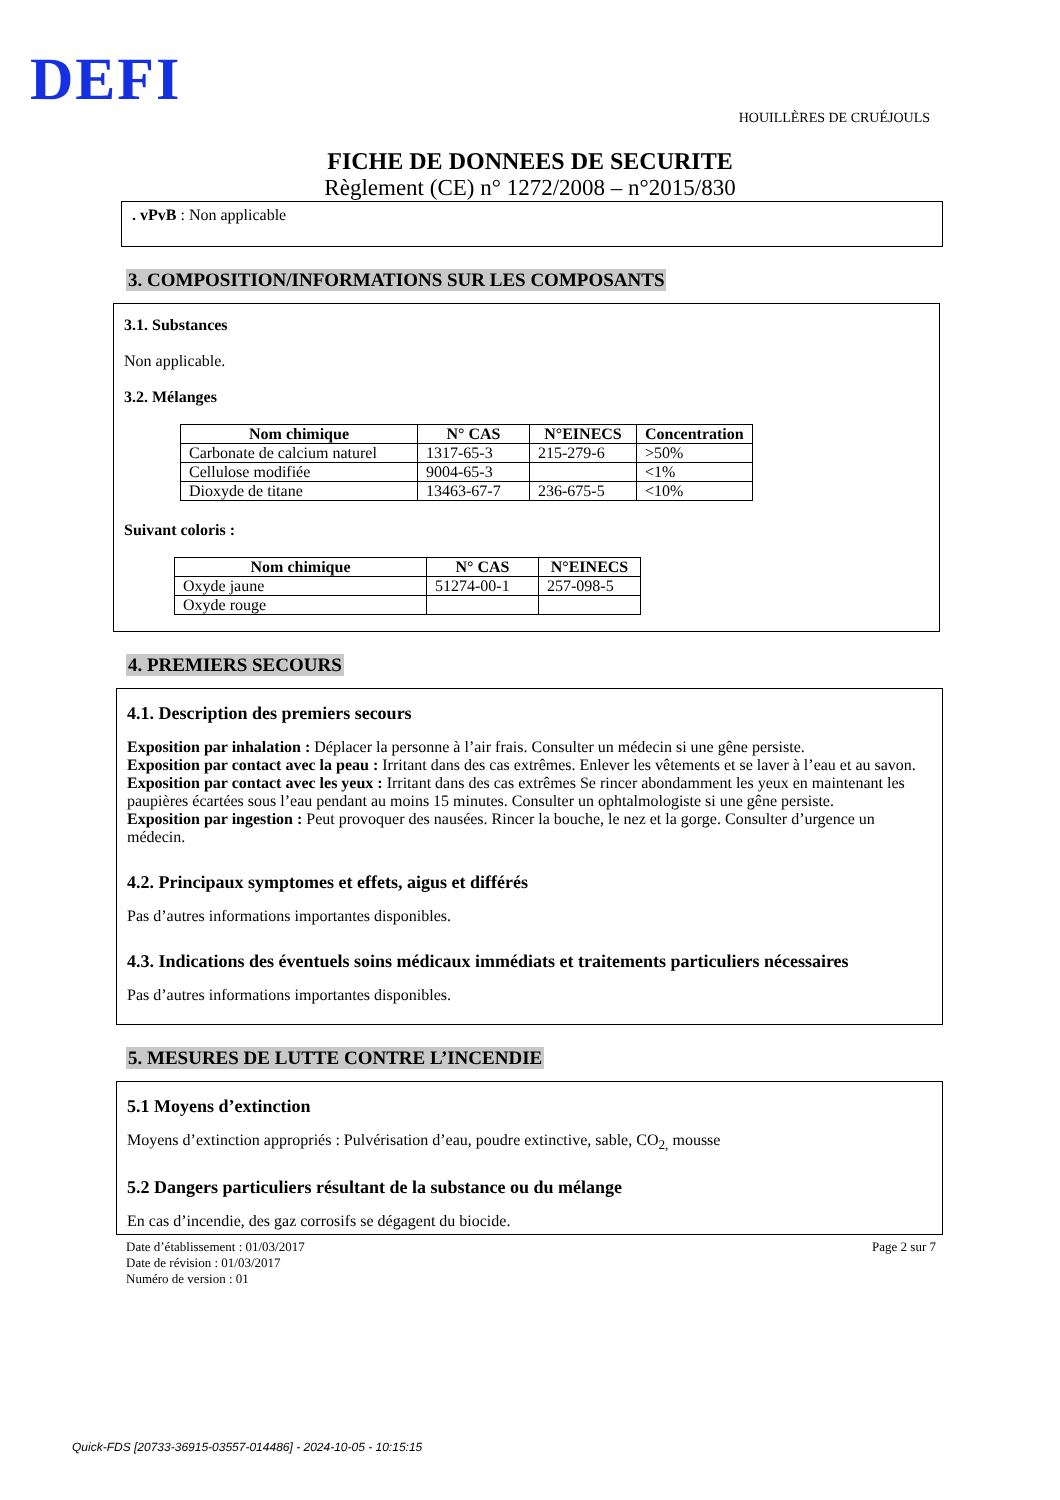DEFI
HOUILLÈRES DE CRUÉJOULS
FICHE DE DONNEES DE SECURITE
Règlement (CE) n° 1272/2008 – n°2015/830
. vPvB : Non applicable
3. COMPOSITION/INFORMATIONS SUR LES COMPOSANTS
3.1. Substances
Non applicable.
3.2. Mélanges
| Nom chimique | N° CAS | N°EINECS | Concentration |
| --- | --- | --- | --- |
| Carbonate de calcium naturel | 1317-65-3 | 215-279-6 | >50% |
| Cellulose modifiée | 9004-65-3 | | <1% |
| Dioxyde de titane | 13463-67-7 | 236-675-5 | <10% |
Suivant coloris :
| Nom chimique | N° CAS | N°EINECS |
| --- | --- | --- |
| Oxyde jaune | 51274-00-1 | 257-098-5 |
| Oxyde rouge | | |
4. PREMIERS SECOURS
4.1. Description des premiers secours
Exposition par inhalation : Déplacer la personne à l’air frais. Consulter un médecin si une gêne persiste.
Exposition par contact avec la peau : Irritant dans des cas extrêmes. Enlever les vêtements et se laver à l’eau et au savon.
Exposition par contact avec les yeux : Irritant dans des cas extrêmes Se rincer abondamment les yeux en maintenant les paupières écartées sous l’eau pendant au moins 15 minutes. Consulter un ophtalmologiste si une gêne persiste.
Exposition par ingestion : Peut provoquer des nausées. Rincer la bouche, le nez et la gorge. Consulter d’urgence un médecin.
4.2. Principaux symptomes et effets, aigus et différés
Pas d’autres informations importantes disponibles.
4.3. Indications des éventuels soins médicaux immédiats et traitements particuliers nécessaires
Pas d’autres informations importantes disponibles.
5. MESURES DE LUTTE CONTRE L’INCENDIE
5.1 Moyens d’extinction
Moyens d’extinction appropriés : Pulvérisation d’eau, poudre extinctive, sable, CO<sub>2,</sub> mousse
5.2 Dangers particuliers résultant de la substance ou du mélange
En cas d’incendie, des gaz corrosifs se dégagent du biocide.
Date d’établissement : 01/03/2017
Date de révision : 01/03/2017
Numéro de version : 01
Page 2 sur 7
Quick-FDS [20733-36915-03557-014486] - 2024-10-05 - 10:15:15